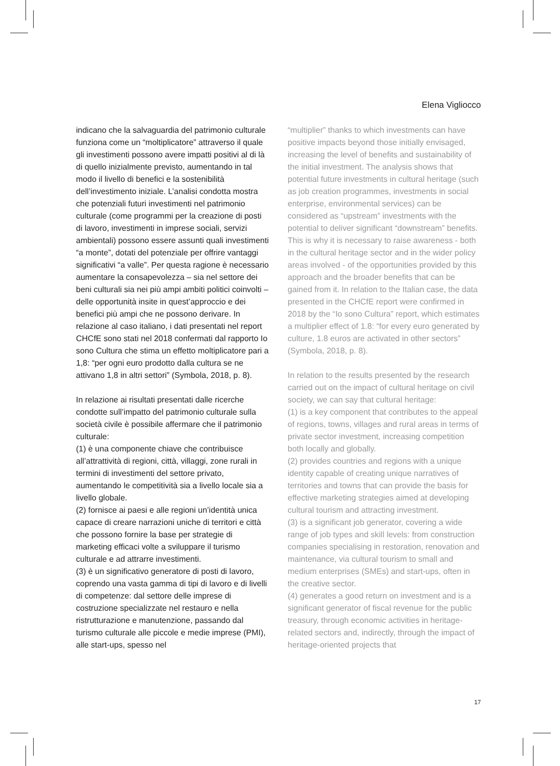Elena Vigliocco
indicano che la salvaguardia del patrimonio culturale funziona come un “moltiplicatore” attraverso il quale gli investimenti possono avere impatti positivi al di là di quello inizialmente previsto, aumentando in tal modo il livello di benefici e la sostenibilità dell’investimento iniziale. L’analisi condotta mostra che potenziali futuri investimenti nel patrimonio culturale (come programmi per la creazione di posti di lavoro, investimenti in imprese sociali, servizi ambientali) possono essere assunti quali investimenti “a monte”, dotati del potenziale per offrire vantaggi significativi “a valle”. Per questa ragione è necessario aumentare la consapevolezza – sia nel settore dei beni culturali sia nei più ampi ambiti politici coinvolti – delle opportunità insite in quest’approccio e dei benefici più ampi che ne possono derivare. In relazione al caso italiano, i dati presentati nel report CHCfE sono stati nel 2018 confermati dal rapporto Io sono Cultura che stima un effetto moltiplicatore pari a 1,8: “per ogni euro prodotto dalla cultura se ne attivano 1,8 in altri settori” (Symbola, 2018, p. 8).
In relazione ai risultati presentati dalle ricerche condotte sull’impatto del patrimonio culturale sulla società civile è possibile affermare che il patrimonio culturale:
(1) è una componente chiave che contribuisce all’attrattività di regioni, città, villaggi, zone rurali in termini di investimenti del settore privato, aumentando le competitività sia a livello locale sia a livello globale.
(2) fornisce ai paesi e alle regioni un’identità unica capace di creare narrazioni uniche di territori e città che possono fornire la base per strategie di marketing efficaci volte a sviluppare il turismo culturale e ad attrarre investimenti.
(3) è un significativo generatore di posti di lavoro, coprendo una vasta gamma di tipi di lavoro e di livelli di competenze: dal settore delle imprese di costruzione specializzate nel restauro e nella ristrutturazione e manutenzione, passando dal turismo culturale alle piccole e medie imprese (PMI), alle start-ups, spesso nel
“multiplier” thanks to which investments can have positive impacts beyond those initially envisaged, increasing the level of benefits and sustainability of the initial investment. The analysis shows that potential future investments in cultural heritage (such as job creation programmes, investments in social enterprise, environmental services) can be considered as “upstream” investments with the potential to deliver significant “downstream” benefits. This is why it is necessary to raise awareness - both in the cultural heritage sector and in the wider policy areas involved - of the opportunities provided by this approach and the broader benefits that can be gained from it. In relation to the Italian case, the data presented in the CHCfE report were confirmed in 2018 by the “Io sono Cultura” report, which estimates a multiplier effect of 1.8: “for every euro generated by culture, 1.8 euros are activated in other sectors” (Symbola, 2018, p. 8).
In relation to the results presented by the research carried out on the impact of cultural heritage on civil society, we can say that cultural heritage:
(1) is a key component that contributes to the appeal of regions, towns, villages and rural areas in terms of private sector investment, increasing competition both locally and globally.
(2) provides countries and regions with a unique identity capable of creating unique narratives of territories and towns that can provide the basis for effective marketing strategies aimed at developing cultural tourism and attracting investment.
(3) is a significant job generator, covering a wide range of job types and skill levels: from construction companies specialising in restoration, renovation and maintenance, via cultural tourism to small and medium enterprises (SMEs) and start-ups, often in the creative sector.
(4) generates a good return on investment and is a significant generator of fiscal revenue for the public treasury, through economic activities in heritage-related sectors and, indirectly, through the impact of heritage-oriented projects that
17